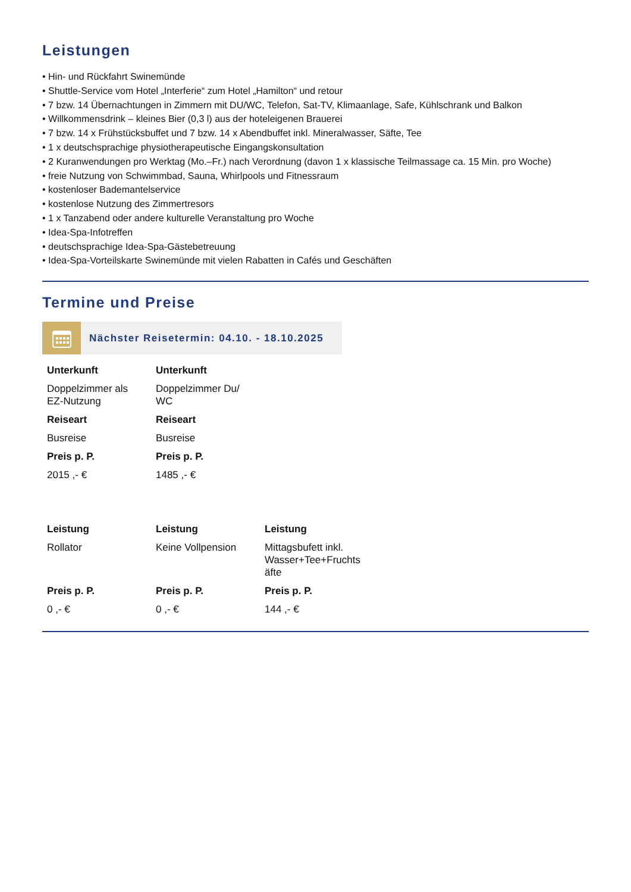Leistungen
• Hin- und Rückfahrt Swinemünde
• Shuttle-Service vom Hotel „Interferie“ zum Hotel „Hamilton“ und retour
• 7 bzw. 14 Übernachtungen in Zimmern mit DU/WC, Telefon, Sat-TV, Klimaanlage, Safe, Kühlschrank und Balkon
• Willkommensdrink – kleines Bier (0,3 l) aus der hoteleigenen Brauerei
• 7 bzw. 14 x Frühstücksbuffet und 7 bzw. 14 x Abendbuffet inkl. Mineralwasser, Säfte, Tee
• 1 x deutschsprachige physiotherapeutische Eingangskonsultation
• 2 Kuranwendungen pro Werktag (Mo.–Fr.) nach Verordnung (davon 1 x klassische Teilmassage ca. 15 Min. pro Woche)
• freie Nutzung von Schwimmbad, Sauna, Whirlpools und Fitnessraum
• kostenloser Bademantelservice
• kostenlose Nutzung des Zimmertresors
• 1 x Tanzabend oder andere kulturelle Veranstaltung pro Woche
• Idea-Spa-Infotreffen
• deutschsprachige Idea-Spa-Gästebetreuung
• Idea-Spa-Vorteilskarte Swinemünde mit vielen Rabatten in Cafés und Geschäften
Termine und Preise
Nächster Reisetermin: 04.10. - 18.10.2025
| Unterkunft | Unterkunft |
| Doppelzimmer als EZ-Nutzung | Doppelzimmer Du/ WC |
| Reiseart | Reiseart |
| Busreise | Busreise |
| Preis p. P. | Preis p. P. |
| 2015 ,- € | 1485 ,- € |
| Leistung | Leistung | Leistung |
| Rollator | Keine Vollpension | Mittagsbufett inkl. Wasser+Tee+Fruchts äfte |
| Preis p. P. | Preis p. P. | Preis p. P. |
| 0 ,- € | 0 ,- € | 144 ,- € |